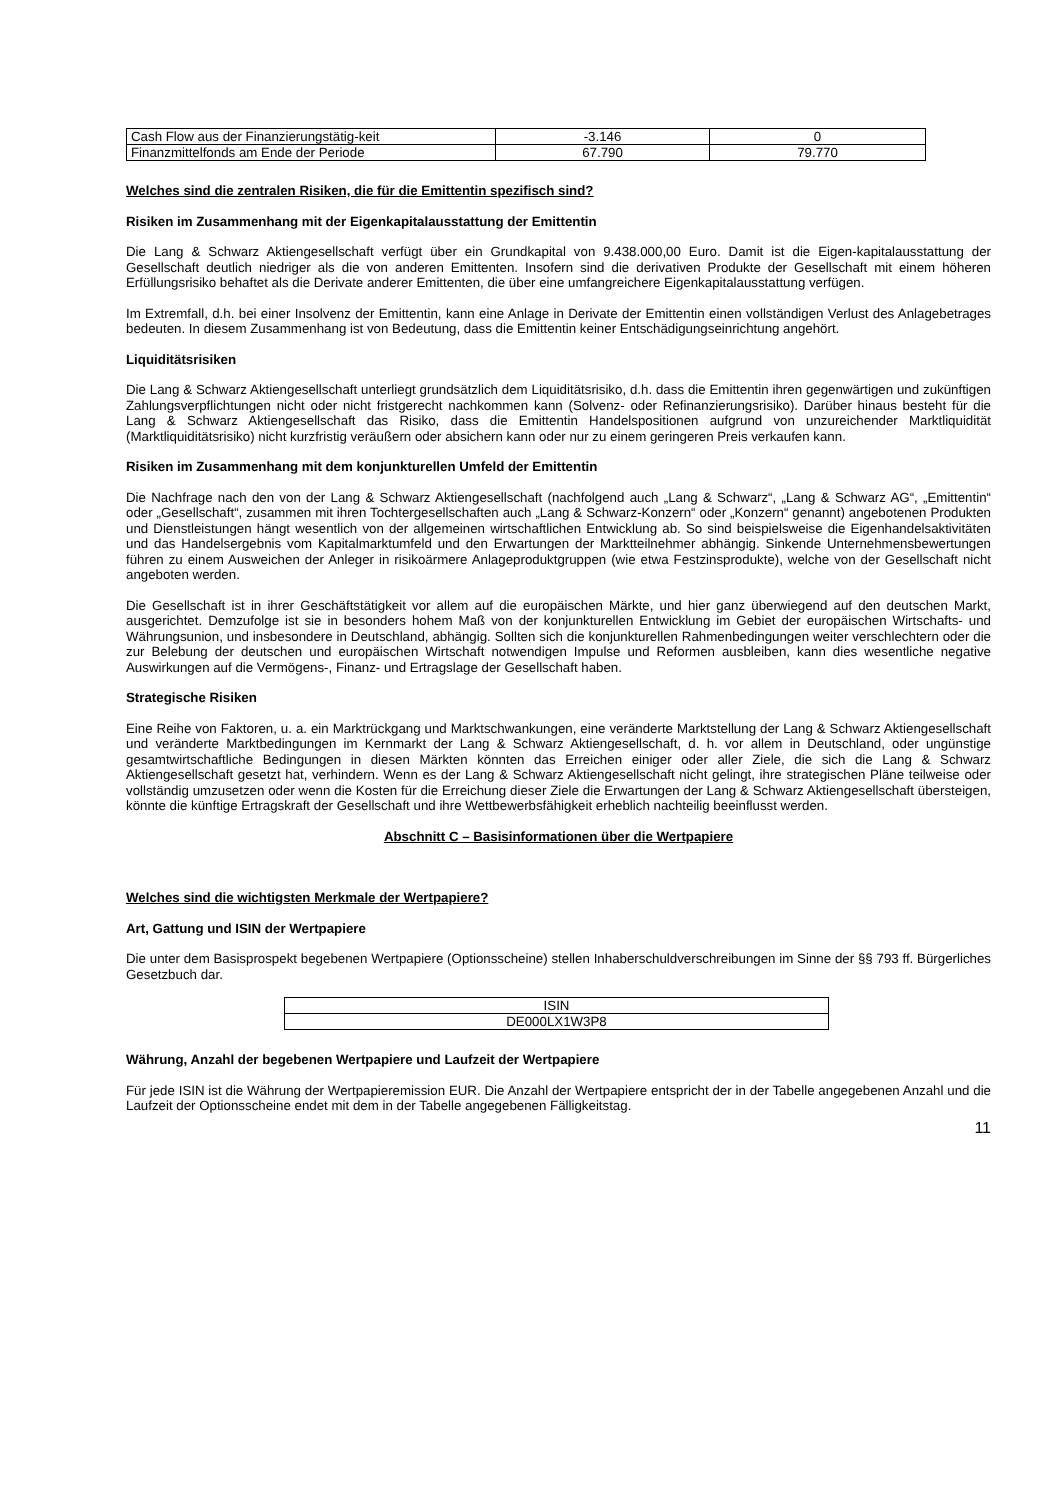| Cash Flow aus der Finanzierungstätig-keit | -3.146 | 0 |
| Finanzmittelfonds am Ende der Periode | 67.790 | 79.770 |
Welches sind die zentralen Risiken, die für die Emittentin spezifisch sind?
Risiken im Zusammenhang mit der Eigenkapitalausstattung der Emittentin
Die Lang & Schwarz Aktiengesellschaft verfügt über ein Grundkapital von 9.438.000,00 Euro. Damit ist die Eigen-kapitalausstattung der Gesellschaft deutlich niedriger als die von anderen Emittenten. Insofern sind die derivativen Produkte der Gesellschaft mit einem höheren Erfüllungsrisiko behaftet als die Derivate anderer Emittenten, die über eine umfangreichere Eigenkapitalausstattung verfügen.
Im Extremfall, d.h. bei einer Insolvenz der Emittentin, kann eine Anlage in Derivate der Emittentin einen vollständigen Verlust des Anlagebetrages bedeuten. In diesem Zusammenhang ist von Bedeutung, dass die Emittentin keiner Entschädigungseinrichtung angehört.
Liquiditätsrisiken
Die Lang & Schwarz Aktiengesellschaft unterliegt grundsätzlich dem Liquiditätsrisiko, d.h. dass die Emittentin ihren gegenwärtigen und zukünftigen Zahlungsverpflichtungen nicht oder nicht fristgerecht nachkommen kann (Solvenz- oder Refinanzierungsrisiko). Darüber hinaus besteht für die Lang & Schwarz Aktiengesellschaft das Risiko, dass die Emittentin Handelspositionen aufgrund von unzureichender Marktliquidität (Marktliquiditätsrisiko) nicht kurzfristig veräußern oder absichern kann oder nur zu einem geringeren Preis verkaufen kann.
Risiken im Zusammenhang mit dem konjunkturellen Umfeld der Emittentin
Die Nachfrage nach den von der Lang & Schwarz Aktiengesellschaft (nachfolgend auch „Lang & Schwarz“, „Lang & Schwarz AG“, „Emittentin“ oder „Gesellschaft“, zusammen mit ihren Tochtergesellschaften auch „Lang & Schwarz-Konzern“ oder „Konzern“ genannt) angebotenen Produkten und Dienstleistungen hängt wesentlich von der allgemeinen wirtschaftlichen Entwicklung ab. So sind beispielsweise die Eigenhandelsaktivitäten und das Handelsergebnis vom Kapitalmarktumfeld und den Erwartungen der Marktteilnehmer abhängig. Sinkende Unternehmensbewertungen führen zu einem Ausweichen der Anleger in risikoärmere Anlageproduktgruppen (wie etwa Festzinsprodukte), welche von der Gesellschaft nicht angeboten werden.
Die Gesellschaft ist in ihrer Geschäftstätigkeit vor allem auf die europäischen Märkte, und hier ganz überwiegend auf den deutschen Markt, ausgerichtet. Demzufolge ist sie in besonders hohem Maß von der konjunkturellen Entwicklung im Gebiet der europäischen Wirtschafts- und Währungsunion, und insbesondere in Deutschland, abhängig. Sollten sich die konjunkturellen Rahmenbedingungen weiter verschlechtern oder die zur Belebung der deutschen und europäischen Wirtschaft notwendigen Impulse und Reformen ausbleiben, kann dies wesentliche negative Auswirkungen auf die Vermögens-, Finanz- und Ertragslage der Gesellschaft haben.
Strategische Risiken
Eine Reihe von Faktoren, u. a. ein Marktrückgang und Marktschwankungen, eine veränderte Marktstellung der Lang & Schwarz Aktiengesellschaft und veränderte Marktbedingungen im Kernmarkt der Lang & Schwarz Aktiengesellschaft, d. h. vor allem in Deutschland, oder ungünstige gesamtwirtschaftliche Bedingungen in diesen Märkten könnten das Erreichen einiger oder aller Ziele, die sich die Lang & Schwarz Aktiengesellschaft gesetzt hat, verhindern. Wenn es der Lang & Schwarz Aktiengesellschaft nicht gelingt, ihre strategischen Pläne teilweise oder vollständig umzusetzen oder wenn die Kosten für die Erreichung dieser Ziele die Erwartungen der Lang & Schwarz Aktiengesellschaft übersteigen, könnte die künftige Ertragskraft der Gesellschaft und ihre Wettbewerbsfähigkeit erheblich nachteilig beeinflusst werden.
Abschnitt C – Basisinformationen über die Wertpapiere
Welches sind die wichtigsten Merkmale der Wertpapiere?
Art, Gattung und ISIN der Wertpapiere
Die unter dem Basisprospekt begebenen Wertpapiere (Optionsscheine) stellen Inhaberschuldverschreibungen im Sinne der §§ 793 ff. Bürgerliches Gesetzbuch dar.
| ISIN |
| DE000LX1W3P8 |
Währung, Anzahl der begebenen Wertpapiere und Laufzeit der Wertpapiere
Für jede ISIN ist die Währung der Wertpapieremission EUR. Die Anzahl der Wertpapiere entspricht der in der Tabelle angegebenen Anzahl und die Laufzeit der Optionsscheine endet mit dem in der Tabelle angegebenen Fälligkeitstag.
11